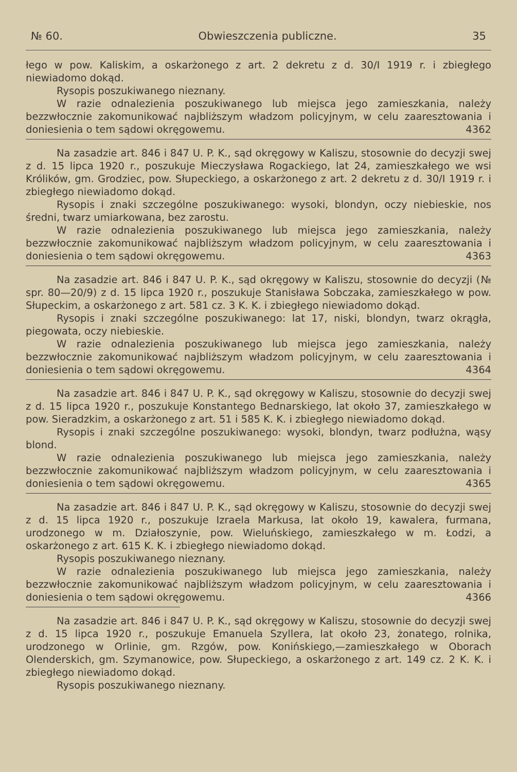№ 60. Obwieszczenia publiczne. 35
łego w pow. Kaliskim, a oskarżonego z art. 2 dekretu z d. 30/I 1919 r. i zbiegłego niewiadomo dokąd.
Rysopis poszukiwanego nieznany.
W razie odnalezienia poszukiwanego lub miejsca jego zamieszkania, należy bezzwłocznie zakomunikować najbliższym władzom policyjnym, w celu zaaresztowania i doniesienia o tem sądowi okręgowemu. 4362
Na zasadzie art. 846 i 847 U. P. K., sąd okręgowy w Kaliszu, stosownie do decyzji swej z d. 15 lipca 1920 r., poszukuje Mieczysława Rogackiego, lat 24, zamieszkałego we wsi Królików, gm. Grodziec, pow. Słupeckiego, a oskarżonego z art. 2 dekretu z d. 30/I 1919 r. i zbiegłego niewiadomo dokąd.
Rysopis i znaki szczególne poszukiwanego: wysoki, blondyn, oczy niebieskie, nos średni, twarz umiarkowana, bez zarostu.
W razie odnalezienia poszukiwanego lub miejsca jego zamieszkania, należy bezzwłocznie zakomunikować najbliższym władzom policyjnym, w celu zaaresztowania i doniesienia o tem sądowi okręgowemu. 4363
Na zasadzie art. 846 i 847 U. P. K., sąd okręgowy w Kaliszu, stosownie do decyzji (№ spr. 80—20/9) z d. 15 lipca 1920 r., poszukuje Stanisława Sobczaka, zamieszkałego w pow. Słupeckim, a oskarżonego z art. 581 cz. 3 K. K. i zbiegłego niewiadomo dokąd.
Rysopis i znaki szczególne poszukiwanego: lat 17, niski, blondyn, twarz okrągła, piegowata, oczy niebieskie.
W razie odnalezienia poszukiwanego lub miejsca jego zamieszkania, należy bezzwłocznie zakomunikować najbliższym władzom policyjnym, w celu zaaresztowania i doniesienia o tem sądowi okręgowemu. 4364
Na zasadzie art. 846 i 847 U. P. K., sąd okręgowy w Kaliszu, stosownie do decyzji swej z d. 15 lipca 1920 r., poszukuje Konstantego Bednarskiego, lat około 37, zamieszkałego w pow. Sieradzkim, a oskarżonego z art. 51 i 585 K. K. i zbiegłego niewiadomo dokąd.
Rysopis i znaki szczególne poszukiwanego: wysoki, blondyn, twarz podłużna, wąsy blond.
W razie odnalezienia poszukiwanego lub miejsca jego zamieszkania, należy bezzwłocznie zakomunikować najbliższym władzom policyjnym, w celu zaaresztowania i doniesienia o tem sądowi okręgowemu. 4365
Na zasadzie art. 846 i 847 U. P. K., sąd okręgowy w Kaliszu, stosownie do decyzji swej z d. 15 lipca 1920 r., poszukuje Izraela Markusa, lat około 19, kawalera, furmana, urodzonego w m. Działoszynie, pow. Wieluńskiego, zamieszkałego w m. Łodzi, a oskarżonego z art. 615 K. K. i zbiegłego niewiadomo dokąd.
Rysopis poszukiwanego nieznany.
W razie odnalezienia poszukiwanego lub miejsca jego zamieszkania, należy bezzwłocznie zakomunikować najbliższym władzom policyjnym, w celu zaaresztowania i doniesienia o tem sądowi okręgowemu. 4366
Na zasadzie art. 846 i 847 U. P. K., sąd okręgowy w Kaliszu, stosownie do decyzji swej z d. 15 lipca 1920 r., poszukuje Emanuela Szyllera, lat około 23, żonatego, rolnika, urodzonego w Orlinie, gm. Rzgów, pow. Konińskiego,—zamieszkałego w Oborach Olenderskich, gm. Szymanowice, pow. Słupeckiego, a oskarżonego z art. 149 cz. 2 K. K. i zbiegłego niewiadomo dokąd.
Rysopis poszukiwanego nieznany.